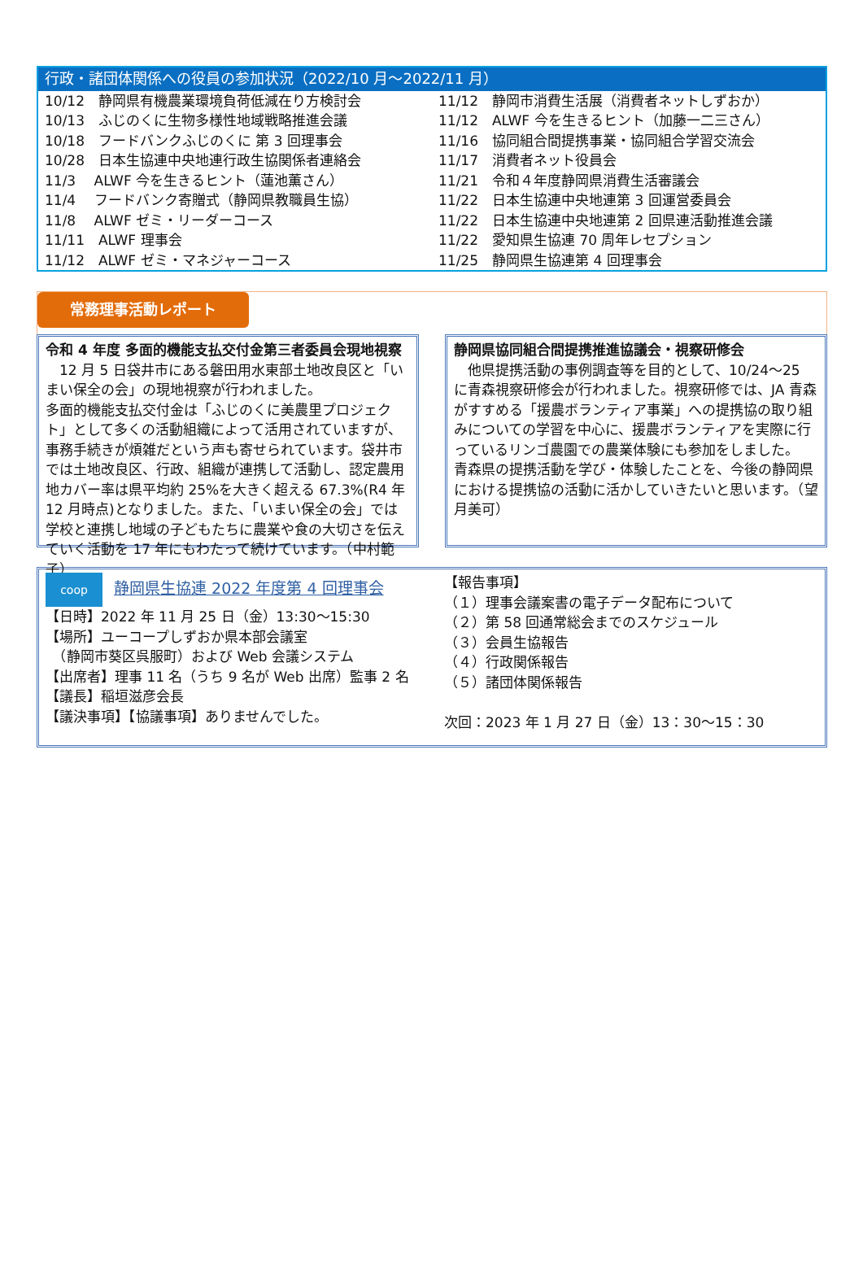行政・諸団体関係への役員の参加状況（2022/10 月～2022/11 月）
10/12　静岡県有機農業環境負荷低減在り方検討会
10/13　ふじのくに生物多様性地域戦略推進会議
10/18　フードバンクふじのくに 第 3 回理事会
10/28　日本生協連中央地連行政生協関係者連絡会
11/3　 ALWF 今を生きるヒント（蓮池薫さん）
11/4　 フードバンク寄贈式（静岡県教職員生協）
11/8　 ALWF ゼミ・リーダーコース
11/11　ALWF 理事会
11/12　ALWF ゼミ・マネジャーコース
11/12　静岡市消費生活展（消費者ネットしずおか）
11/12　ALWF 今を生きるヒント（加藤一二三さん）
11/16　協同組合間提携事業・協同組合学習交流会
11/17　消費者ネット役員会
11/21　令和４年度静岡県消費生活審議会
11/22　日本生協連中央地連第 3 回運営委員会
11/22　日本生協連中央地連第 2 回県連活動推進会議
11/22　愛知県生協連 70 周年レセプション
11/25　静岡県生協連第 4 回理事会
常務理事活動レポート
令和 4 年度 多面的機能支払交付金第三者委員会現地視察
　12 月 5 日袋井市にある磐田用水東部土地改良区と「いまい保全の会」の現地視察が行われました。
多面的機能支払交付金は「ふじのくに美農里プロジェクト」として多くの活動組織によって活用されていますが、事務手続きが煩雑だという声も寄せられています。袋井市では土地改良区、行政、組織が連携して活動し、認定農用地カバー率は県平均約 25%を大きく超える 67.3%(R4 年 12 月時点)となりました。また、「いまい保全の会」では学校と連携し地域の子どもたちに農業や食の大切さを伝えていく活動を 17 年にもわたって続けています。（中村範子）
静岡県協同組合間提携推進協議会・視察研修会
　他県提携活動の事例調査等を目的として、10/24～25 に青森視察研修会が行われました。視察研修では、JA 青森がすすめる「援農ボランティア事業」への提携協の取り組みについての学習を中心に、援農ボランティアを実際に行っているリンゴ農園での農業体験にも参加をしました。
青森県の提携活動を学び・体験したことを、今後の静岡県における提携協の活動に活かしていきたいと思います。（望月美可）
coop 静岡県生協連 2022 年度第 4 回理事会
【日時】2022 年 11 月 25 日（金）13:30～15:30
【場所】ユーコープしずおか県本部会議室
　（静岡市葵区呉服町）および Web 会議システム
【出席者】理事 11 名（うち 9 名が Web 出席）監事 2 名
【議長】稲垣滋彦会長
【議決事項】【協議事項】ありませんでした。
【報告事項】
（１）理事会議案書の電子データ配布について
（２）第 58 回通常総会までのスケジュール
（３）会員生協報告
（４）行政関係報告
（５）諸団体関係報告
次回：2023 年 1 月 27 日（金）13：30～15：30